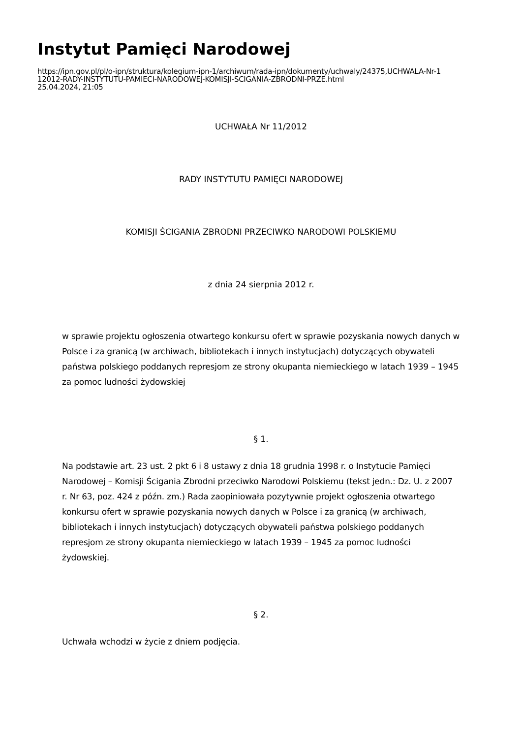Instytut Pamięci Narodowej
https://ipn.gov.pl/pl/o-ipn/struktura/kolegium-ipn-1/archiwum/rada-ipn/dokumenty/uchwaly/24375,UCHWALA-Nr-1
12012-RADY-INSTYTUTU-PAMIECI-NARODOWEJ-KOMISJI-SCIGANIA-ZBRODNI-PRZE.html
25.04.2024, 21:05
UCHWAŁA Nr 11/2012
RADY INSTYTUTU PAMIĘCI NARODOWEJ
KOMISJI ŚCIGANIA ZBRODNI PRZECIWKO NARODOWI POLSKIEMU
z dnia 24 sierpnia 2012 r.
w sprawie projektu ogłoszenia otwartego konkursu ofert w sprawie pozyskania nowych danych w Polsce i za granicą (w archiwach, bibliotekach i innych instytucjach) dotyczących obywateli państwa polskiego poddanych represjom ze strony okupanta niemieckiego w latach 1939 – 1945 za pomoc ludności żydowskiej
§ 1.
Na podstawie art. 23 ust. 2 pkt 6 i 8 ustawy z dnia 18 grudnia 1998 r. o Instytucie Pamięci Narodowej – Komisji Ścigania Zbrodni przeciwko Narodowi Polskiemu (tekst jedn.: Dz. U. z 2007 r. Nr 63, poz. 424 z późn. zm.) Rada zaopiniowała pozytywnie projekt ogłoszenia otwartego konkursu ofert w sprawie pozyskania nowych danych w Polsce i za granicą (w archiwach, bibliotekach i innych instytucjach) dotyczących obywateli państwa polskiego poddanych represjom ze strony okupanta niemieckiego w latach 1939 – 1945 za pomoc ludności żydowskiej.
§ 2.
Uchwała wchodzi w życie z dniem podjęcia.